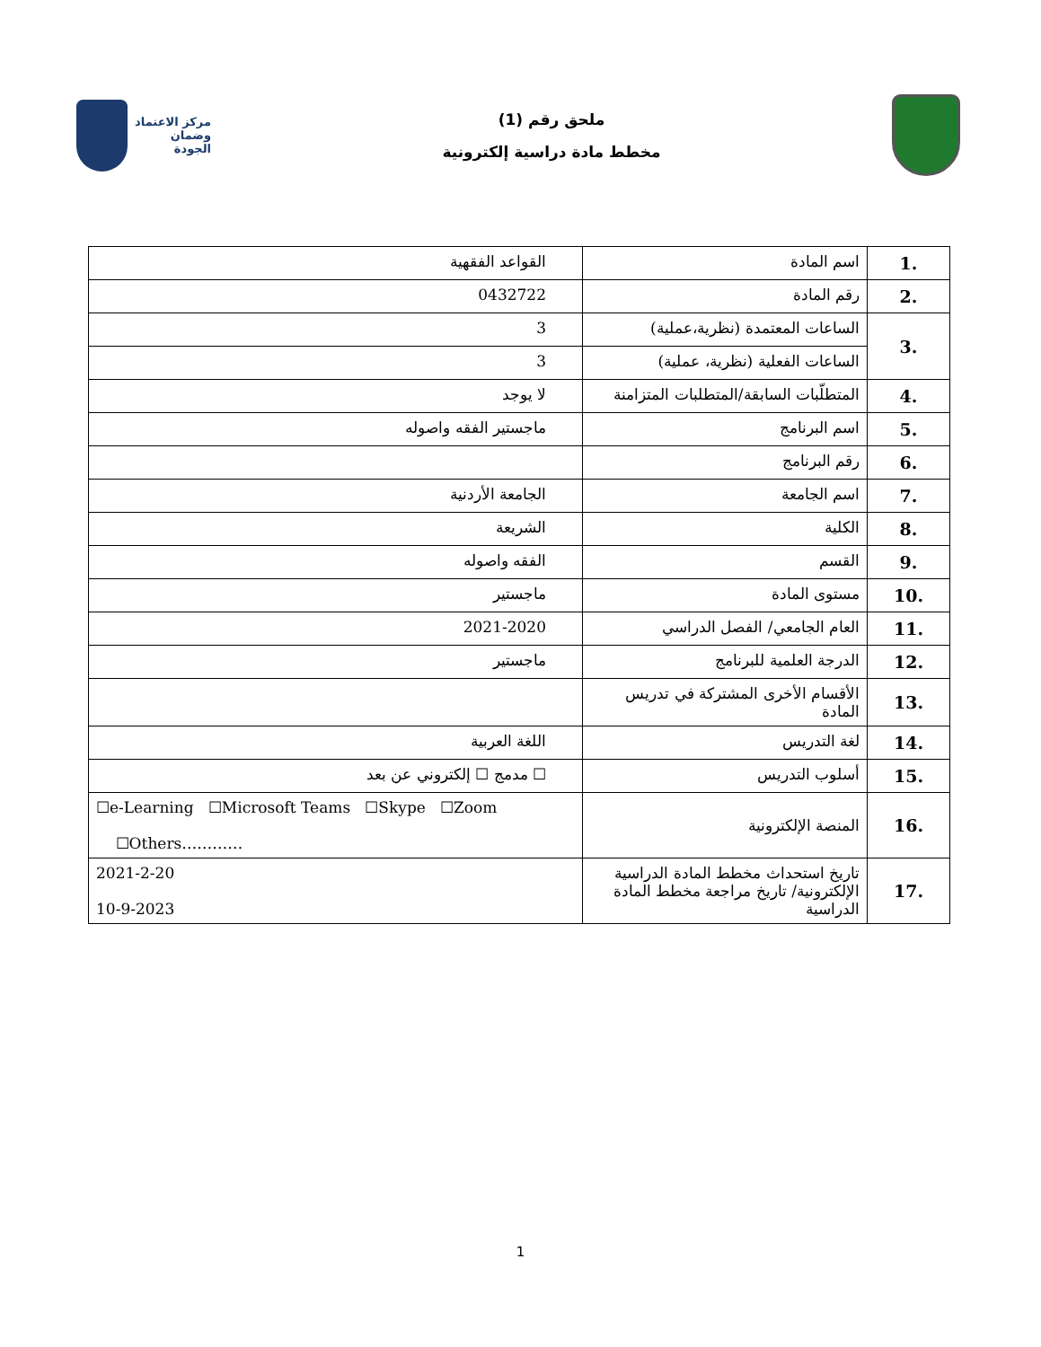ملحق رقم (1)
مخطط مادة دراسية إلكترونية
مركز الاعتماد
وضمان الجودة
| 1. | اسم المادة | القواعد الفقهية |
| 2. | رقم المادة | 0432722 |
| 3. | الساعات المعتمدة (نظرية،عملية) | 3 |
| | الساعات الفعلية (نظرية، عملية) | 3 |
| 4. | المتطلّبات السابقة/المتطلبات المتزامنة | لا يوجد |
| 5. | اسم البرنامج | ماجستير الفقه واصوله |
| 6. | رقم البرنامج | |
| 7. | اسم الجامعة | الجامعة الأردنية |
| 8. | الكلية | الشريعة |
| 9. | القسم | الفقه واصوله |
| 10. | مستوى المادة | ماجستير |
| 11. | العام الجامعي/ الفصل الدراسي | 2021-2020 |
| 12. | الدرجة العلمية للبرنامج | ماجستير |
| 13. | الأقسام الأخرى المشتركة في تدريس المادة | |
| 14. | لغة التدريس | اللغة العربية |
| 15. | أسلوب التدريس | ☐ مدمج ☐ إلكتروني عن بعد |
| 16. | المنصة الإلكترونية | ☐e-Learning ☐Microsoft Teams ☐Skype ☐Zoom ☐Others………… |
| 17. | تاريخ استحداث مخطط المادة الدراسية الإلكترونية/ تاريخ مراجعة مخطط المادة الدراسية | 2021-2-20 10-9-2023 |
1